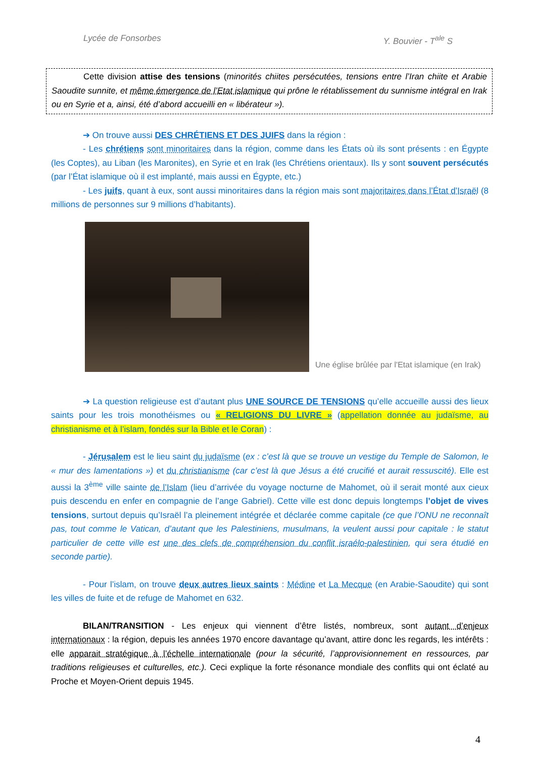Lycée de Fonsorbes Y. Bouvier - T<sup>ale</sup> S
Cette division attise des tensions (minorités chiites persécutées, tensions entre l’Iran chiite et Arabie Saoudite sunnite, et même émergence de l’Etat islamique qui prône le rétablissement du sunnisme intégral en Irak ou en Syrie et a, ainsi, été d’abord accueilli en « libérateur »).
➔ On trouve aussi DES CHRÉTIENS ET DES JUIFS dans la région :
- Les chrétiens sont minoritaires dans la région, comme dans les États où ils sont présents : en Égypte (les Coptes), au Liban (les Maronites), en Syrie et en Irak (les Chrétiens orientaux). Ils y sont souvent persécutés (par l’État islamique où il est implanté, mais aussi en Égypte, etc.)
- Les juifs, quant à eux, sont aussi minoritaires dans la région mais sont majoritaires dans l’État d’Israël (8 millions de personnes sur 9 millions d’habitants).
Une église brûlée par l'Etat islamique (en Irak)
➔ La question religieuse est d’autant plus UNE SOURCE DE TENSIONS qu’elle accueille aussi des lieux saints pour les trois monothéismes ou « RELIGIONS DU LIVRE » (appellation donnée au judaïsme, au christianisme et à l’islam, fondés sur la Bible et le Coran) :
- Jérusalem est le lieu saint du judaïsme (ex : c’est là que se trouve un vestige du Temple de Salomon, le « mur des lamentations ») et du christianisme (car c’est là que Jésus a été crucifié et aurait ressuscité). Elle est aussi la 3<sup>ème</sup> ville sainte de l’Islam (lieu d’arrivée du voyage nocturne de Mahomet, où il serait monté aux cieux puis descendu en enfer en compagnie de l’ange Gabriel). Cette ville est donc depuis longtemps l’objet de vives tensions, surtout depuis qu’Israël l’a pleinement intégrée et déclarée comme capitale (ce que l’ONU ne reconnaît pas, tout comme le Vatican, d’autant que les Palestiniens, musulmans, la veulent aussi pour capitale : le statut particulier de cette ville est une des clefs de compréhension du conflit israélo-palestinien, qui sera étudié en seconde partie).
- Pour l’islam, on trouve deux autres lieux saints : Médine et La Mecque (en Arabie-Saoudite) qui sont les villes de fuite et de refuge de Mahomet en 632.
BILAN/TRANSITION - Les enjeux qui viennent d’être listés, nombreux, sont autant d’enjeux internationaux : la région, depuis les années 1970 encore davantage qu’avant, attire donc les regards, les intérêts : elle apparait stratégique à l’échelle internationale (pour la sécurité, l’approvisionnement en ressources, par traditions religieuses et culturelles, etc.). Ceci explique la forte résonance mondiale des conflits qui ont éclaté au Proche et Moyen-Orient depuis 1945.
4